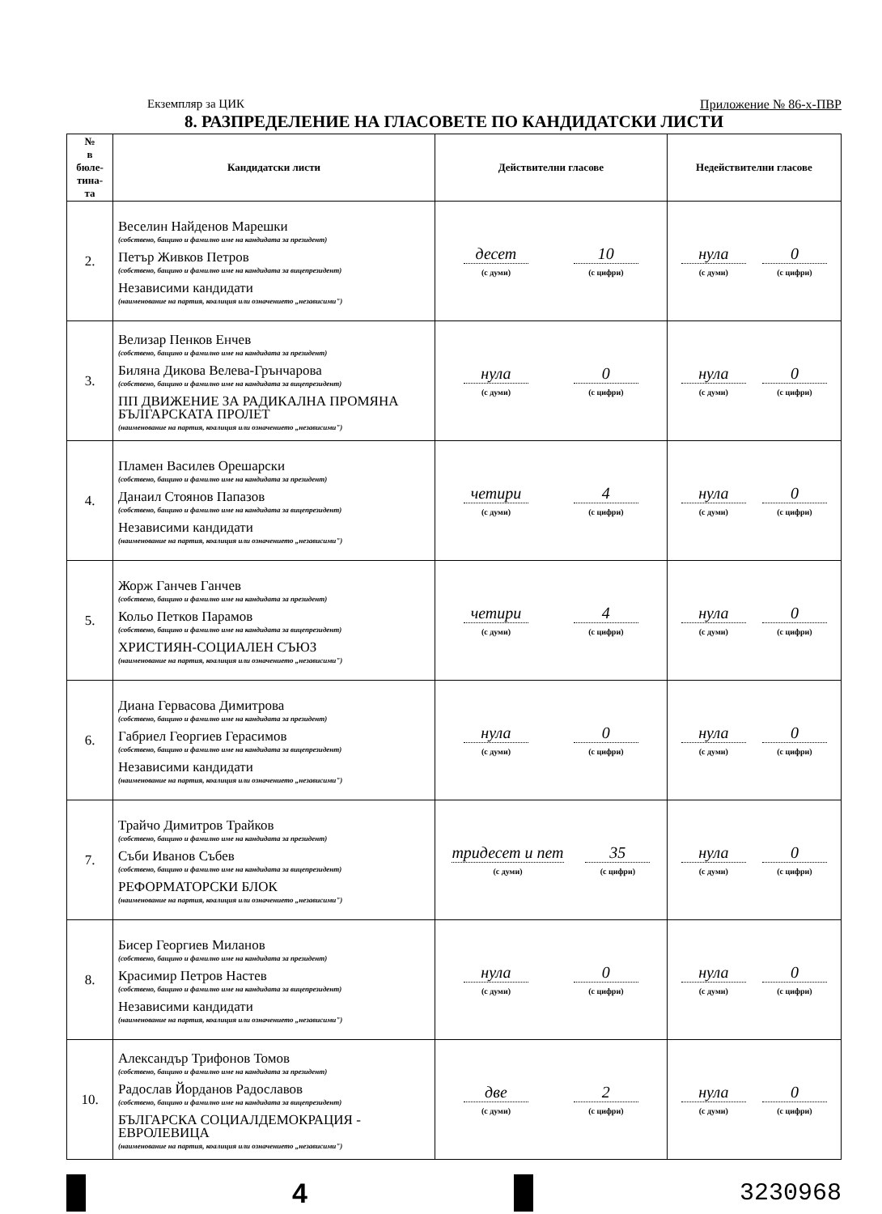Екземпляр за ЦИК Приложение № 86-х-ПВР
8. РАЗПРЕДЕЛЕНИЕ НА ГЛАСОВЕТЕ ПО КАНДИДАТСКИ ЛИСТИ
| № в бюле- тина- та | Кандидатски листи | Действителни гласове | Недействителни гласове |
| --- | --- | --- | --- |
| 2. | Веселин Найденов Марешки (собствено, бащино и фамилно име на кандидата за президент) Петър Живков Петров (собствено, бащино и фамилно име на кандидата за вицепрезидент) Независими кандидати (наименование на партия, коалиция или означението „независими") | десет (с думи) 10 (с цифри) | нула (с думи) 0 (с цифри) |
| 3. | Велизар Пенков Енчев (собствено, бащино и фамилно име на кандидата за президент) Биляна Дикова Велева-Грънчарова (собствено, бащино и фамилно име на кандидата за вицепрезидент) ПП ДВИЖЕНИЕ ЗА РАДИКАЛНА ПРОМЯНА БЪЛГАРСКАТА ПРОЛЕТ (наименование на партия, коалиция или означението „независими") | нула (с думи) 0 (с цифри) | нула (с думи) 0 (с цифри) |
| 4. | Пламен Василев Орешарски (собствено, бащино и фамилно име на кандидата за президент) Данаил Стоянов Папазов (собствено, бащино и фамилно име на кандидата за вицепрезидент) Независими кандидати (наименование на партия, коалиция или означението „независими") | четири (с думи) 4 (с цифри) | нула (с думи) 0 (с цифри) |
| 5. | Жорж Ганчев Ганчев (собствено, бащино и фамилно име на кандидата за президент) Кольо Петков Парамов (собствено, бащино и фамилно име на кандидата за вицепрезидент) ХРИСТИЯН-СОЦИАЛЕН СЪЮЗ (наименование на партия, коалиция или означението „независими") | четири (с думи) 4 (с цифри) | нула (с думи) 0 (с цифри) |
| 6. | Диана Гервасова Димитрова (собствено, бащино и фамилно име на кандидата за президент) Габриел Георгиев Герасимов (собствено, бащино и фамилно име на кандидата за вицепрезидент) Независими кандидати (наименование на партия, коалиция или означението „независими") | нула (с думи) 0 (с цифри) | нула (с думи) 0 (с цифри) |
| 7. | Трайчо Димитров Трайков (собствено, бащино и фамилно име на кандидата за президент) Съби Иванов Събев (собствено, бащино и фамилно име на кандидата за вицепрезидент) РЕФОРМАТОРСКИ БЛОК (наименование на партия, коалиция или означението „независими") | тридесет и пет (с думи) 35 (с цифри) | нула (с думи) 0 (с цифри) |
| 8. | Бисер Георгиев Миланов (собствено, бащино и фамилно име на кандидата за президент) Красимир Петров Настев (собствено, бащино и фамилно име на кандидата за вицепрезидент) Независими кандидати (наименование на партия, коалиция или означението „независими") | нула (с думи) 0 (с цифри) | нула (с думи) 0 (с цифри) |
| 10. | Александър Трифонов Томов (собствено, бащино и фамилно име на кандидата за президент) Радослав Йорданов Радославов (собствено, бащино и фамилно име на кандидата за вицепрезидент) БЪЛГАРСКА СОЦИАЛДЕМОКРАЦИЯ - ЕВРОЛЕВИЦА (наименование на партия, коалиция или означението „независими") | две (с думи) 2 (с цифри) | нула (с думи) 0 (с цифри) |
4 3230968